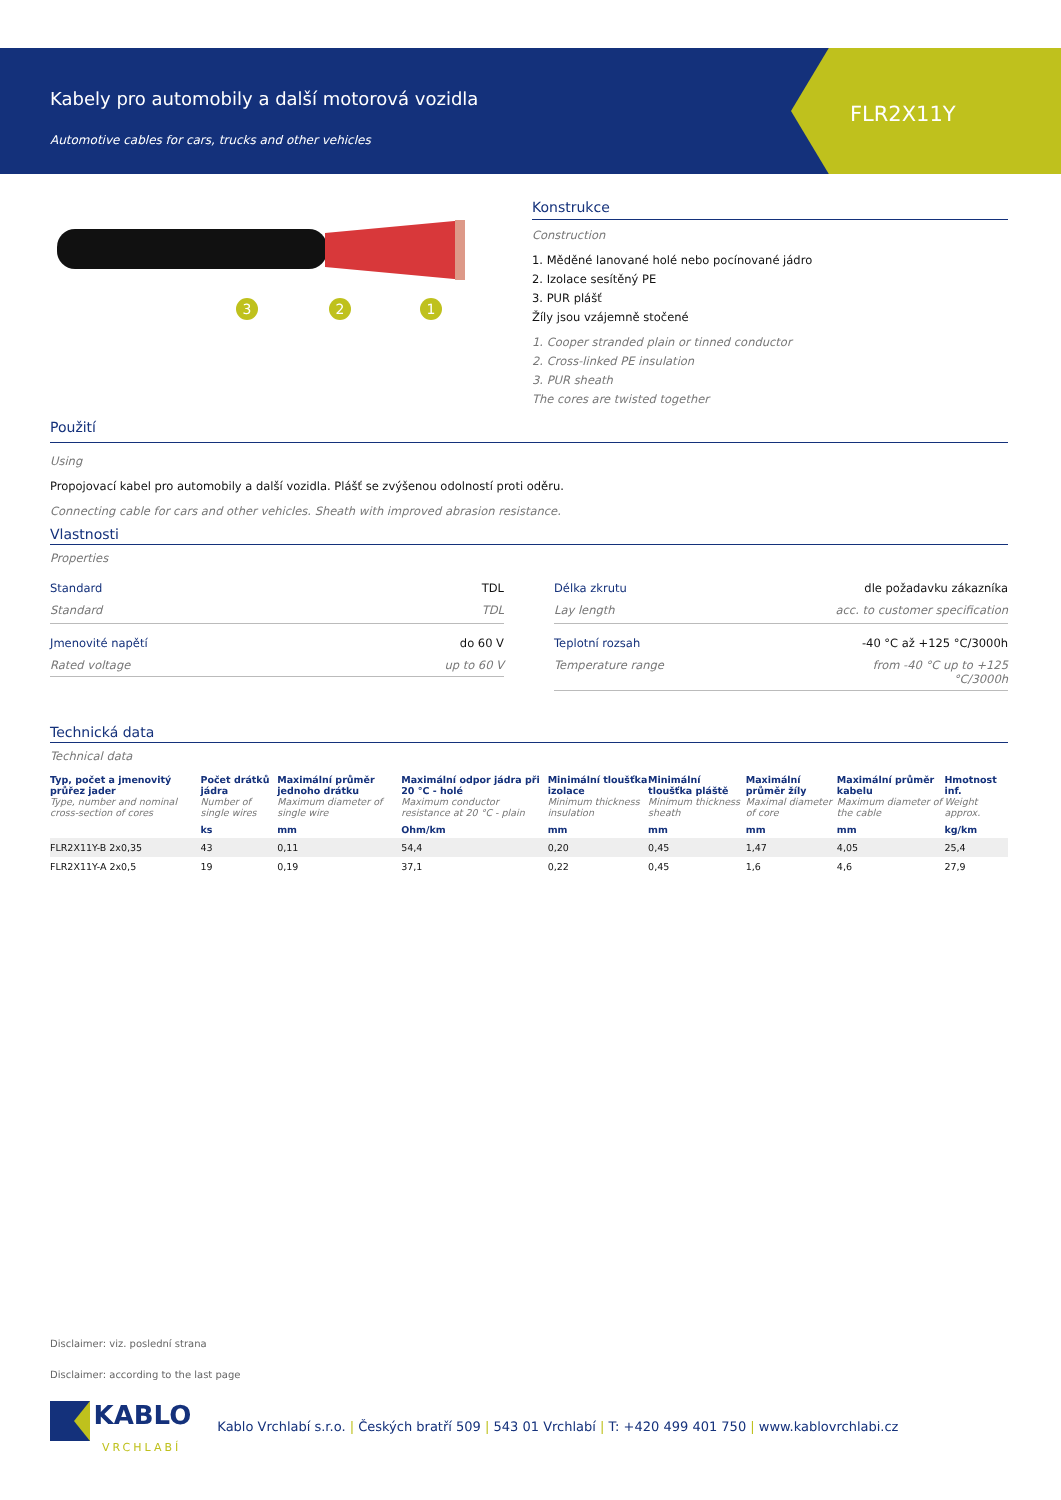Kabely pro automobily a další motorová vozidla
Automotive cables for cars, trucks and other vehicles
FLR2X11Y
3
2
1
Konstrukce
Construction
1. Měděné lanované holé nebo pocínované jádro
2. Izolace sesítěný PE
3. PUR plášť
Žíly jsou vzájemně stočené
1. Cooper stranded plain or tinned conductor
2. Cross-linked PE insulation
3. PUR sheath
The cores are twisted together
Použití
Using
Propojovací kabel pro automobily a další vozidla. Plášť se zvýšenou odolností proti oděru.
Connecting cable for cars and other vehicles. Sheath with improved abrasion resistance.
Vlastnosti
Properties
Standard TDL
Standard TDL
Jmenovité napětí do 60 V
Rated voltage up to 60 V
Délka zkrutu dle požadavku zákazníka
Lay length acc. to customer specification
Teplotní rozsah -40 °C až +125 °C/3000h
Temperature range from -40 °C up to +125
°C/3000h
Technická data
Technical data
| Typ, počet a jmenovitý průřez jader Type, number and nominal cross-section of cores | Počet drátků jádra Number of single wires | Maximální průměr jednoho drátku Maximum diameter of single wire | Maximální odpor jádra při 20 °C - holé Maximum conductor resistance at 20 °C - plain | Minimální tloušťka izolace Minimum thickness insulation | Minimální tloušťka pláště Minimum thickness sheath | Maximální průměr žíly Maximal diameter of core | Maximální průměr kabelu Maximum diameter of the cable | Hmotnost inf. Weight approx. |
| --- | --- | --- | --- | --- | --- | --- | --- | --- |
| | ks | mm | Ohm/km | mm | mm | mm | mm | kg/km |
| FLR2X11Y-B 2x0,35 | 43 | 0,11 | 54,4 | 0,20 | 0,45 | 1,47 | 4,05 | 25,4 |
| FLR2X11Y-A 2x0,5 | 19 | 0,19 | 37,1 | 0,22 | 0,45 | 1,6 | 4,6 | 27,9 |
Disclaimer: viz. poslední strana
Disclaimer: according to the last page
KABLO
VRCHLABÍ
Kablo Vrchlabí s.r.o. | Českých bratří 509 | 543 01 Vrchlabí | T: +420 499 401 750 | www.kablovrchlabi.cz